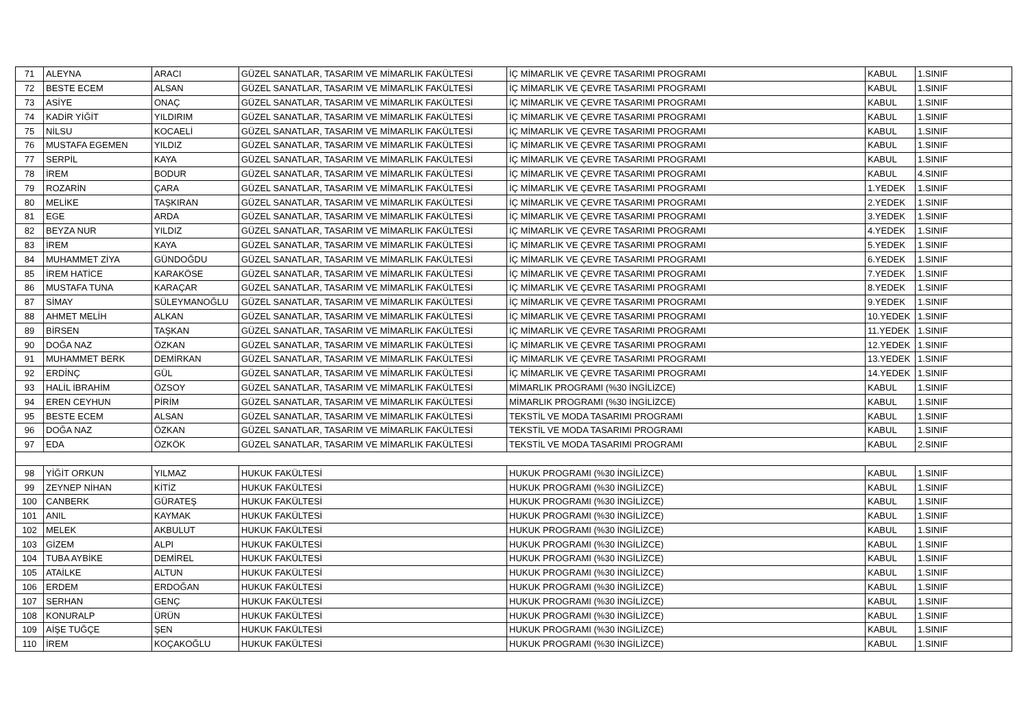| 71 | ALEYNA | ARACI | GÜZEL SANATLAR, TASARIM VE MİMARLIK FAKÜLTESİ | İÇ MİMARLIK VE ÇEVRE TASARIMI PROGRAMI | KABUL | 1.SINIF |
| 72 | BESTE ECEM | ALSAN | GÜZEL SANATLAR, TASARIM VE MİMARLIK FAKÜLTESİ | İÇ MİMARLIK VE ÇEVRE TASARIMI PROGRAMI | KABUL | 1.SINIF |
| 73 | ASİYE | ONAÇ | GÜZEL SANATLAR, TASARIM VE MİMARLIK FAKÜLTESİ | İÇ MİMARLIK VE ÇEVRE TASARIMI PROGRAMI | KABUL | 1.SINIF |
| 74 | KADİR YİĞİT | YILDIRIM | GÜZEL SANATLAR, TASARIM VE MİMARLIK FAKÜLTESİ | İÇ MİMARLIK VE ÇEVRE TASARIMI PROGRAMI | KABUL | 1.SINIF |
| 75 | NİLSU | KOCAELİ | GÜZEL SANATLAR, TASARIM VE MİMARLIK FAKÜLTESİ | İÇ MİMARLIK VE ÇEVRE TASARIMI PROGRAMI | KABUL | 1.SINIF |
| 76 | MUSTAFA EGEMEN | YILDIZ | GÜZEL SANATLAR, TASARIM VE MİMARLIK FAKÜLTESİ | İÇ MİMARLIK VE ÇEVRE TASARIMI PROGRAMI | KABUL | 1.SINIF |
| 77 | SERPİL | KAYA | GÜZEL SANATLAR, TASARIM VE MİMARLIK FAKÜLTESİ | İÇ MİMARLIK VE ÇEVRE TASARIMI PROGRAMI | KABUL | 1.SINIF |
| 78 | İREM | BODUR | GÜZEL SANATLAR, TASARIM VE MİMARLIK FAKÜLTESİ | İÇ MİMARLIK VE ÇEVRE TASARIMI PROGRAMI | KABUL | 4.SINIF |
| 79 | ROZARİN | ÇARA | GÜZEL SANATLAR, TASARIM VE MİMARLIK FAKÜLTESİ | İÇ MİMARLIK VE ÇEVRE TASARIMI PROGRAMI | 1.YEDEK | 1.SINIF |
| 80 | MELİKE | TAŞKIRAN | GÜZEL SANATLAR, TASARIM VE MİMARLIK FAKÜLTESİ | İÇ MİMARLIK VE ÇEVRE TASARIMI PROGRAMI | 2.YEDEK | 1.SINIF |
| 81 | EGE | ARDA | GÜZEL SANATLAR, TASARIM VE MİMARLIK FAKÜLTESİ | İÇ MİMARLIK VE ÇEVRE TASARIMI PROGRAMI | 3.YEDEK | 1.SINIF |
| 82 | BEYZA NUR | YILDIZ | GÜZEL SANATLAR, TASARIM VE MİMARLIK FAKÜLTESİ | İÇ MİMARLIK VE ÇEVRE TASARIMI PROGRAMI | 4.YEDEK | 1.SINIF |
| 83 | İREM | KAYA | GÜZEL SANATLAR, TASARIM VE MİMARLIK FAKÜLTESİ | İÇ MİMARLIK VE ÇEVRE TASARIMI PROGRAMI | 5.YEDEK | 1.SINIF |
| 84 | MUHAMMET ZİYA | GÜNDOĞDU | GÜZEL SANATLAR, TASARIM VE MİMARLIK FAKÜLTESİ | İÇ MİMARLIK VE ÇEVRE TASARIMI PROGRAMI | 6.YEDEK | 1.SINIF |
| 85 | İREM HATİCE | KARAKÖSE | GÜZEL SANATLAR, TASARIM VE MİMARLIK FAKÜLTESİ | İÇ MİMARLIK VE ÇEVRE TASARIMI PROGRAMI | 7.YEDEK | 1.SINIF |
| 86 | MUSTAFA TUNA | KARAÇAR | GÜZEL SANATLAR, TASARIM VE MİMARLIK FAKÜLTESİ | İÇ MİMARLIK VE ÇEVRE TASARIMI PROGRAMI | 8.YEDEK | 1.SINIF |
| 87 | SİMAY | SÜLEYMANOĞLU | GÜZEL SANATLAR, TASARIM VE MİMARLIK FAKÜLTESİ | İÇ MİMARLIK VE ÇEVRE TASARIMI PROGRAMI | 9.YEDEK | 1.SINIF |
| 88 | AHMET MELİH | ALKAN | GÜZEL SANATLAR, TASARIM VE MİMARLIK FAKÜLTESİ | İÇ MİMARLIK VE ÇEVRE TASARIMI PROGRAMI | 10.YEDEK | 1.SINIF |
| 89 | BİRSEN | TAŞKAN | GÜZEL SANATLAR, TASARIM VE MİMARLIK FAKÜLTESİ | İÇ MİMARLIK VE ÇEVRE TASARIMI PROGRAMI | 11.YEDEK | 1.SINIF |
| 90 | DOĞA NAZ | ÖZKAN | GÜZEL SANATLAR, TASARIM VE MİMARLIK FAKÜLTESİ | İÇ MİMARLIK VE ÇEVRE TASARIMI PROGRAMI | 12.YEDEK | 1.SINIF |
| 91 | MUHAMMET BERK | DEMİRKAN | GÜZEL SANATLAR, TASARIM VE MİMARLIK FAKÜLTESİ | İÇ MİMARLIK VE ÇEVRE TASARIMI PROGRAMI | 13.YEDEK | 1.SINIF |
| 92 | ERDİNÇ | GÜL | GÜZEL SANATLAR, TASARIM VE MİMARLIK FAKÜLTESİ | İÇ MİMARLIK VE ÇEVRE TASARIMI PROGRAMI | 14.YEDEK | 1.SINIF |
| 93 | HALİL İBRAHİM | ÖZSOY | GÜZEL SANATLAR, TASARIM VE MİMARLIK FAKÜLTESİ | MİMARLIK PROGRAMI (%30 İNGİLİZCE) | KABUL | 1.SINIF |
| 94 | EREN CEYHUN | PİRİM | GÜZEL SANATLAR, TASARIM VE MİMARLIK FAKÜLTESİ | MİMARLIK PROGRAMI (%30 İNGİLİZCE) | KABUL | 1.SINIF |
| 95 | BESTE ECEM | ALSAN | GÜZEL SANATLAR, TASARIM VE MİMARLIK FAKÜLTESİ | TEKSTİL VE MODA TASARIMI PROGRAMI | KABUL | 1.SINIF |
| 96 | DOĞA NAZ | ÖZKAN | GÜZEL SANATLAR, TASARIM VE MİMARLIK FAKÜLTESİ | TEKSTİL VE MODA TASARIMI PROGRAMI | KABUL | 1.SINIF |
| 97 | EDA | ÖZKÖK | GÜZEL SANATLAR, TASARIM VE MİMARLIK FAKÜLTESİ | TEKSTİL VE MODA TASARIMI PROGRAMI | KABUL | 2.SINIF |
| 98 | YİĞİT ORKUN | YILMAZ | HUKUK FAKÜLTESİ | HUKUK PROGRAMI (%30 İNGİLİZCE) | KABUL | 1.SINIF |
| 99 | ZEYNEP NİHAN | KİTİZ | HUKUK FAKÜLTESİ | HUKUK PROGRAMI (%30 İNGİLİZCE) | KABUL | 1.SINIF |
| 100 | CANBERK | GÜRATEŞ | HUKUK FAKÜLTESİ | HUKUK PROGRAMI (%30 İNGİLİZCE) | KABUL | 1.SINIF |
| 101 | ANIL | KAYMAK | HUKUK FAKÜLTESİ | HUKUK PROGRAMI (%30 İNGİLİZCE) | KABUL | 1.SINIF |
| 102 | MELEK | AKBULUT | HUKUK FAKÜLTESİ | HUKUK PROGRAMI (%30 İNGİLİZCE) | KABUL | 1.SINIF |
| 103 | GİZEM | ALPI | HUKUK FAKÜLTESİ | HUKUK PROGRAMI (%30 İNGİLİZCE) | KABUL | 1.SINIF |
| 104 | TUBA AYBİKE | DEMİREL | HUKUK FAKÜLTESİ | HUKUK PROGRAMI (%30 İNGİLİZCE) | KABUL | 1.SINIF |
| 105 | ATAİLKE | ALTUN | HUKUK FAKÜLTESİ | HUKUK PROGRAMI (%30 İNGİLİZCE) | KABUL | 1.SINIF |
| 106 | ERDEM | ERDOĞAN | HUKUK FAKÜLTESİ | HUKUK PROGRAMI (%30 İNGİLİZCE) | KABUL | 1.SINIF |
| 107 | SERHAN | GENÇ | HUKUK FAKÜLTESİ | HUKUK PROGRAMI (%30 İNGİLİZCE) | KABUL | 1.SINIF |
| 108 | KONURALP | ÜRÜN | HUKUK FAKÜLTESİ | HUKUK PROGRAMI (%30 İNGİLİZCE) | KABUL | 1.SINIF |
| 109 | AİŞE TUĞÇE | ŞEN | HUKUK FAKÜLTESİ | HUKUK PROGRAMI (%30 İNGİLİZCE) | KABUL | 1.SINIF |
| 110 | İREM | KOÇAKOĞLU | HUKUK FAKÜLTESİ | HUKUK PROGRAMI (%30 İNGİLİZCE) | KABUL | 1.SINIF |